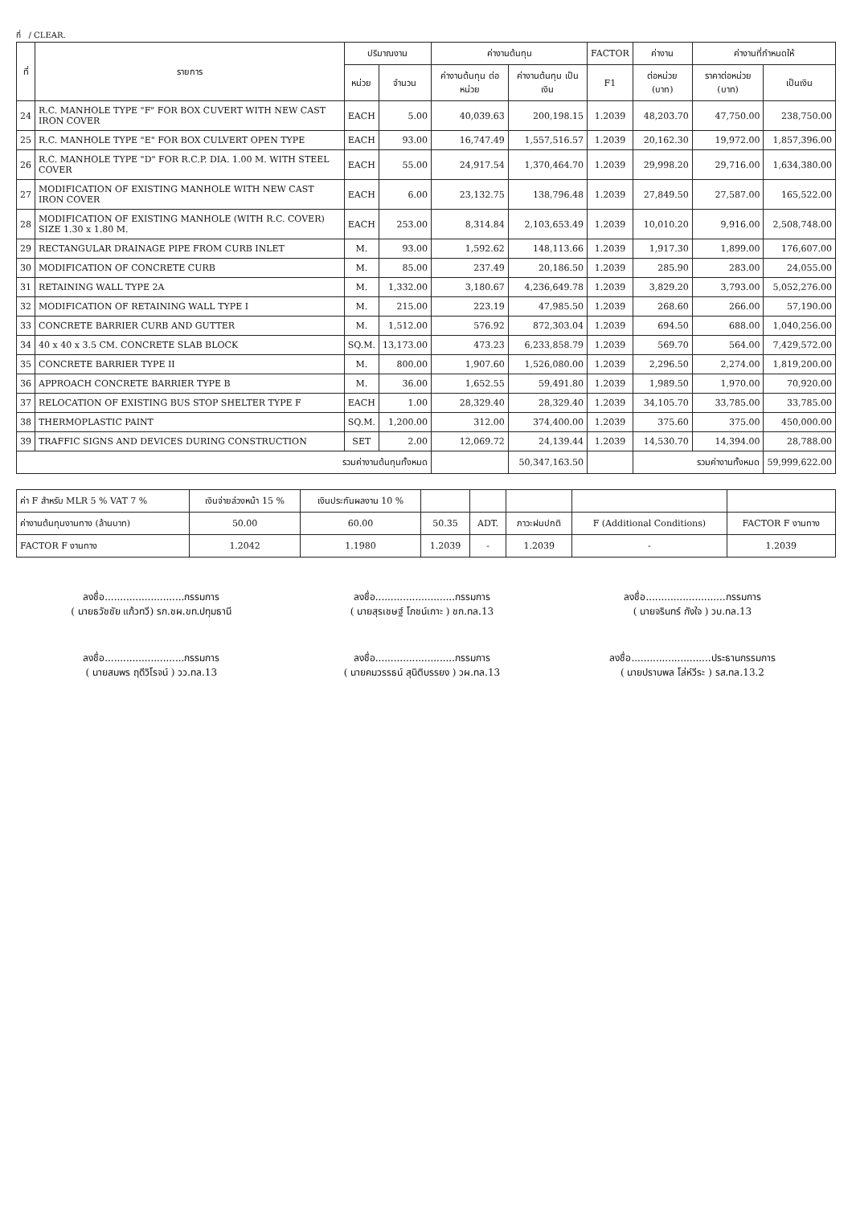ที่ / CLEAR.
| ที่ | รายการ | ปริมาณงาน | | ค่างานต้นทุน | | FACTOR | ค่างาน | ค่างานที่กำหนดให้ | |
| --- | --- | --- | --- | --- | --- | --- | --- | --- | --- |
| | | หน่วย | จำนวน | ค่างานต้นทุน ต่อหน่วย | ค่างานต้นทุน เป็นเงิน | F1 | ต่อหน่วย (บาท) | ราคาต่อหน่วย (บาท) | เป็นเงิน |
| 24 | R.C. MANHOLE TYPE "F" FOR BOX CUVERT WITH NEW CAST IRON COVER | EACH | 5.00 | 40,039.63 | 200,198.15 | 1.2039 | 48,203.70 | 47,750.00 | 238,750.00 |
| 25 | R.C. MANHOLE TYPE "E" FOR BOX CULVERT OPEN TYPE | EACH | 93.00 | 16,747.49 | 1,557,516.57 | 1.2039 | 20,162.30 | 19,972.00 | 1,857,396.00 |
| 26 | R.C. MANHOLE TYPE "D" FOR R.C.P. DIA. 1.00 M. WITH STEEL COVER | EACH | 55.00 | 24,917.54 | 1,370,464.70 | 1.2039 | 29,998.20 | 29,716.00 | 1,634,380.00 |
| 27 | MODIFICATION OF EXISTING MANHOLE WITH NEW CAST IRON COVER | EACH | 6.00 | 23,132.75 | 138,796.48 | 1.2039 | 27,849.50 | 27,587.00 | 165,522.00 |
| 28 | MODIFICATION OF EXISTING MANHOLE (WITH R.C. COVER) SIZE 1.30 x 1.80 M. | EACH | 253.00 | 8,314.84 | 2,103,653.49 | 1.2039 | 10,010.20 | 9,916.00 | 2,508,748.00 |
| 29 | RECTANGULAR DRAINAGE PIPE FROM CURB INLET | M. | 93.00 | 1,592.62 | 148,113.66 | 1.2039 | 1,917.30 | 1,899.00 | 176,607.00 |
| 30 | MODIFICATION OF CONCRETE CURB | M. | 85.00 | 237.49 | 20,186.50 | 1.2039 | 285.90 | 283.00 | 24,055.00 |
| 31 | RETAINING WALL TYPE 2A | M. | 1,332.00 | 3,180.67 | 4,236,649.78 | 1.2039 | 3,829.20 | 3,793.00 | 5,052,276.00 |
| 32 | MODIFICATION OF RETAINING WALL TYPE I | M. | 215.00 | 223.19 | 47,985.50 | 1.2039 | 268.60 | 266.00 | 57,190.00 |
| 33 | CONCRETE BARRIER CURB AND GUTTER | M. | 1,512.00 | 576.92 | 872,303.04 | 1.2039 | 694.50 | 688.00 | 1,040,256.00 |
| 34 | 40 x 40 x 3.5 CM. CONCRETE SLAB BLOCK | SQ.M. | 13,173.00 | 473.23 | 6,233,858.79 | 1.2039 | 569.70 | 564.00 | 7,429,572.00 |
| 35 | CONCRETE BARRIER TYPE II | M. | 800.00 | 1,907.60 | 1,526,080.00 | 1.2039 | 2,296.50 | 2,274.00 | 1,819,200.00 |
| 36 | APPROACH CONCRETE BARRIER TYPE B | M. | 36.00 | 1,652.55 | 59,491.80 | 1.2039 | 1,989.50 | 1,970.00 | 70,920.00 |
| 37 | RELOCATION OF EXISTING BUS STOP SHELTER TYPE F | EACH | 1.00 | 28,329.40 | 28,329.40 | 1.2039 | 34,105.70 | 33,785.00 | 33,785.00 |
| 38 | THERMOPLASTIC PAINT | SQ.M. | 1,200.00 | 312.00 | 374,400.00 | 1.2039 | 375.60 | 375.00 | 450,000.00 |
| 39 | TRAFFIC SIGNS AND DEVICES DURING CONSTRUCTION | SET | 2.00 | 12,069.72 | 24,139.44 | 1.2039 | 14,530.70 | 14,394.00 | 28,788.00 |
| รวมค่างานต้นทุนทั้งหมด | | | | | 50,347,163.50 | | รวมค่างานทั้งหมด | | 59,999,622.00 |
| ค่า F สำหรับ MLR 5 % VAT 7 % | เงินจ่ายล่วงหน้า 15 % | เงินประกันผลงาน 10 % | | | | | |
| ค่างานต้นทุนงานทาง (ล้านบาท) | 50.00 | 60.00 | 50.35 | ADT. | ภาวะฝนปกติ | F (Additional Conditions) | FACTOR F งานทาง |
| FACTOR F งานทาง | 1.2042 | 1.1980 | 1.2039 | - | 1.2039 | - | 1.2039 |
ลงชื่อ..........................กรรมการ
( นายธวัชชัย แก้วทวี) รก.ชผ.ขท.ปทุมธานี
ลงชื่อ..........................กรรมการ
( นายสุรเชษฐ์ โภชน์เกาะ ) ชก.ทล.13
ลงชื่อ..........................กรรมการ
( นายจรินทร์ กังใจ ) วบ.ทล.13
ลงชื่อ..........................กรรมการ
( นายสมพร ฤดีวิโรจน์ ) วว.ทล.13
ลงชื่อ..........................กรรมการ
( นายคมวรรธน์ สุนิติบรรยง ) วผ.ทล.13
ลงชื่อ..........................ประธานกรรมการ
( นายปราบพล โล่ห์วีระ ) รส.ทล.13.2